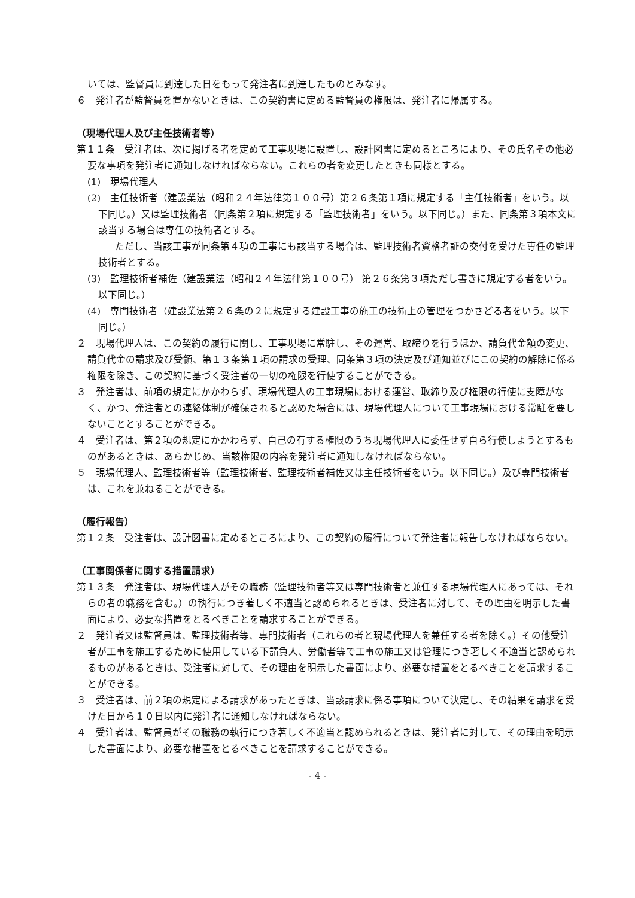いては、監督員に到達した日をもって発注者に到達したものとみなす。
６　発注者が監督員を置かないときは、この契約書に定める監督員の権限は、発注者に帰属する。
（現場代理人及び主任技術者等）
第１１条　受注者は、次に掲げる者を定めて工事現場に設置し、設計図書に定めるところにより、その氏名その他必要な事項を発注者に通知しなければならない。これらの者を変更したときも同様とする。
(1)　現場代理人
(2)　主任技術者（建設業法（昭和２４年法律第１００号）第２６条第１項に規定する「主任技術者」をいう。以下同じ。）又は監理技術者（同条第２項に規定する「監理技術者」をいう。以下同じ。）また、同条第３項本文に該当する場合は専任の技術者とする。
ただし、当該工事が同条第４項の工事にも該当する場合は、監理技術者資格者証の交付を受けた専任の監理技術者とする。
(3)　監理技術者補佐（建設業法（昭和２４年法律第１００号） 第２６条第３項ただし書きに規定する者をいう。以下同じ。）
(4)　専門技術者（建設業法第２６条の２に規定する建設工事の施工の技術上の管理をつかさどる者をいう。以下同じ。）
２　現場代理人は、この契約の履行に関し、工事現場に常駐し、その運営、取締りを行うほか、請負代金額の変更、請負代金の請求及び受領、第１３条第１項の請求の受理、同条第３項の決定及び通知並びにこの契約の解除に係る権限を除き、この契約に基づく受注者の一切の権限を行使することができる。
３　発注者は、前項の規定にかかわらず、現場代理人の工事現場における運営、取締り及び権限の行使に支障がなく、かつ、発注者との連絡体制が確保されると認めた場合には、現場代理人について工事現場における常駐を要しないこととすることができる。
４　受注者は、第２項の規定にかかわらず、自己の有する権限のうち現場代理人に委任せず自ら行使しようとするものがあるときは、あらかじめ、当該権限の内容を発注者に通知しなければならない。
５　現場代理人、監理技術者等（監理技術者、監理技術者補佐又は主任技術者をいう。以下同じ。）及び専門技術者は、これを兼ねることができる。
（履行報告）
第１２条　受注者は、設計図書に定めるところにより、この契約の履行について発注者に報告しなければならない。
（工事関係者に関する措置請求）
第１３条　発注者は、現場代理人がその職務（監理技術者等又は専門技術者と兼任する現場代理人にあっては、それらの者の職務を含む。）の執行につき著しく不適当と認められるときは、受注者に対して、その理由を明示した書面により、必要な措置をとるべきことを請求することができる。
２　発注者又は監督員は、監理技術者等、専門技術者（これらの者と現場代理人を兼任する者を除く。）その他受注者が工事を施工するために使用している下請負人、労働者等で工事の施工又は管理につき著しく不適当と認められるものがあるときは、受注者に対して、その理由を明示した書面により、必要な措置をとるべきことを請求することができる。
３　受注者は、前２項の規定による請求があったときは、当該請求に係る事項について決定し、その結果を請求を受けた日から１０日以内に発注者に通知しなければならない。
４　受注者は、監督員がその職務の執行につき著しく不適当と認められるときは、発注者に対して、その理由を明示した書面により、必要な措置をとるべきことを請求することができる。
- 4 -